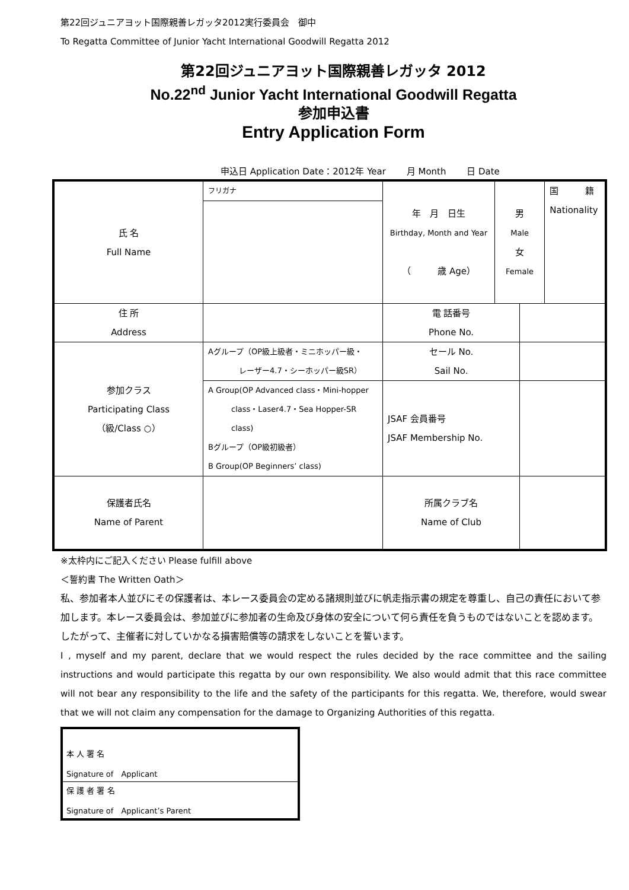第22回ジュニアヨット国際親善レガッタ2012実行委員会　御中
To Regatta Committee of Junior Yacht International Goodwill Regatta 2012
第22回ジュニアヨット国際親善レガッタ 2012
No.22<sup>nd</sup> Junior Yacht International Goodwill Regatta
参加申込書
Entry Application Form
申込日 Application Date：2012年 Year　　 月 Month　　 日 Date
| 氏 名 Full Name | フリガナ | 年 月 日生 Birthday, Month and Year （ 歳 Age） | 男 Male 女 Female | | 国 籍 Nationality |
| 住 所 Address | | 電 話番号 Phone No. | | | |
| 参加クラス Participating Class （級/Class ○） | Aグループ（OP級上級者・ミニホッパー級・ レーザー4.7・シーホッパー級SR） | セール No. Sail No. | | | |
| | A Group(OP Advanced class・Mini-hopper class・Laser4.7・Sea Hopper-SR class) Bグループ（OP級初級者） B Group(OP Beginners’ class) | JSAF 会員番号 JSAF Membership No. | | | |
| 保護者氏名 Name of Parent | | 所属クラブ名 Name of Club | | | |
※太枠内にご記入ください Please fulfill above
＜誓約書 The Written Oath＞
私、参加者本人並びにその保護者は、本レース委員会の定める諸規則並びに帆走指示書の規定を尊重し、自己の責任において参加します。本レース委員会は、参加並びに参加者の生命及び身体の安全について何ら責任を負うものではないことを認めます。したがって、主催者に対していかなる損害賠償等の請求をしないことを誓います。
I , myself and my parent, declare that we would respect the rules decided by the race committee and the sailing instructions and would participate this regatta by our own responsibility. We also would admit that this race committee will not bear any responsibility to the life and the safety of the participants for this regatta. We, therefore, would swear that we will not claim any compensation for the damage to Organizing Authorities of this regatta.
| 本 人 署 名 Signature of Applicant |
| 保 護 者 署 名 Signature of Applicant’s Parent |